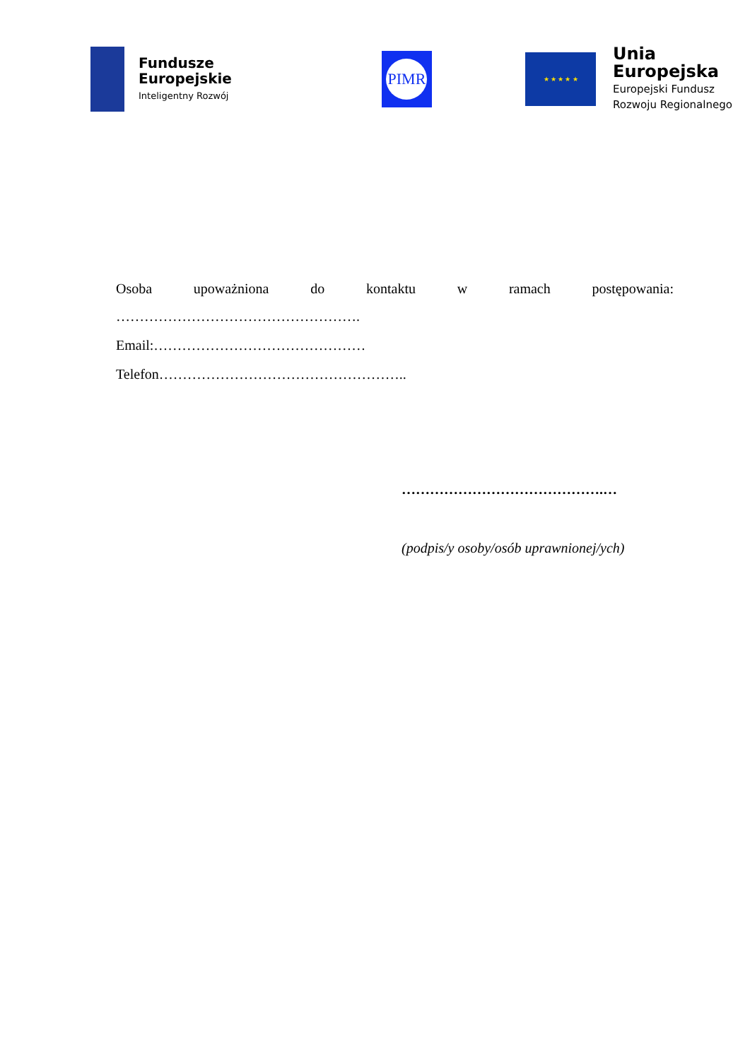Fundusze
Europejskie
Inteligentny Rozwój
PIMR
★ ★ ★ ★ ★
Unia Europejska
Europejski Fundusz
Rozwoju Regionalnego
Osoba upoważniona do kontaktu w ramach postępowania:
…………………………………………….
Email:………………………………………
Telefon……………………………………………..
…………………………………….…
(podpis/y osoby/osób uprawnionej/ych)